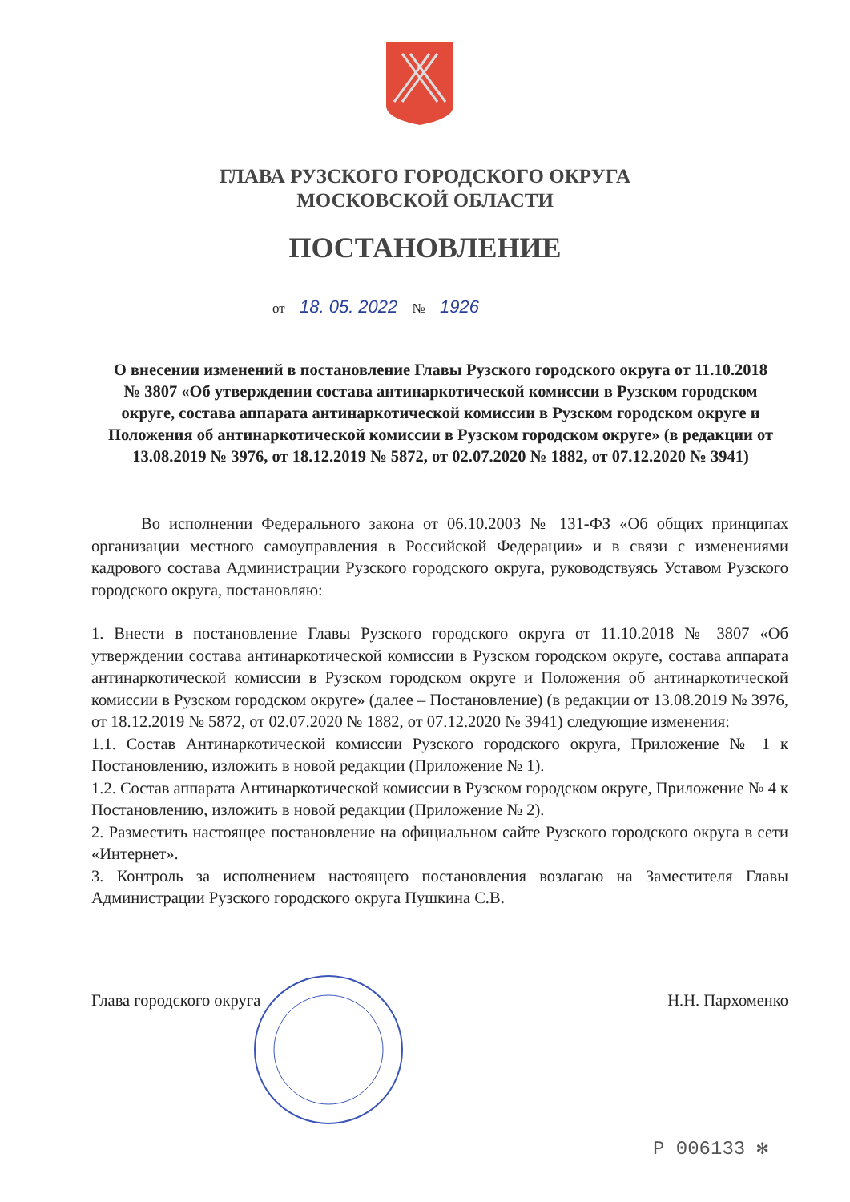ГЛАВА РУЗСКОГО ГОРОДСКОГО ОКРУГА
МОСКОВСКОЙ ОБЛАСТИ
ПОСТАНОВЛЕНИЕ
от 18. 05. 2022 № 1926
О внесении изменений в постановление Главы Рузского городского округа от 11.10.2018 № 3807 «Об утверждении состава антинаркотической комиссии в Рузском городском округе, состава аппарата антинаркотической комиссии в Рузском городском округе и Положения об антинаркотической комиссии в Рузском городском округе» (в редакции от 13.08.2019 № 3976, от 18.12.2019 № 5872, от 02.07.2020 № 1882, от 07.12.2020 № 3941)
Во исполнении Федерального закона от 06.10.2003 № 131-ФЗ «Об общих принципах организации местного самоуправления в Российской Федерации» и в связи с изменениями кадрового состава Администрации Рузского городского округа, руководствуясь Уставом Рузского городского округа, постановляю:
1. Внести в постановление Главы Рузского городского округа от 11.10.2018 № 3807 «Об утверждении состава антинаркотической комиссии в Рузском городском округе, состава аппарата антинаркотической комиссии в Рузском городском округе и Положения об антинаркотической комиссии в Рузском городском округе» (далее – Постановление) (в редакции от 13.08.2019 № 3976, от 18.12.2019 № 5872, от 02.07.2020 № 1882, от 07.12.2020 № 3941) следующие изменения:
1.1. Состав Антинаркотической комиссии Рузского городского округа, Приложение № 1 к Постановлению, изложить в новой редакции (Приложение № 1).
1.2. Состав аппарата Антинаркотической комиссии в Рузском городском округе, Приложение № 4 к Постановлению, изложить в новой редакции (Приложение № 2).
2. Разместить настоящее постановление на официальном сайте Рузского городского округа в сети «Интернет».
3. Контроль за исполнением настоящего постановления возлагаю на Заместителя Главы Администрации Рузского городского округа Пушкина С.В.
Глава городского округа Н.Н. Пархоменко
Р 006133 ✻